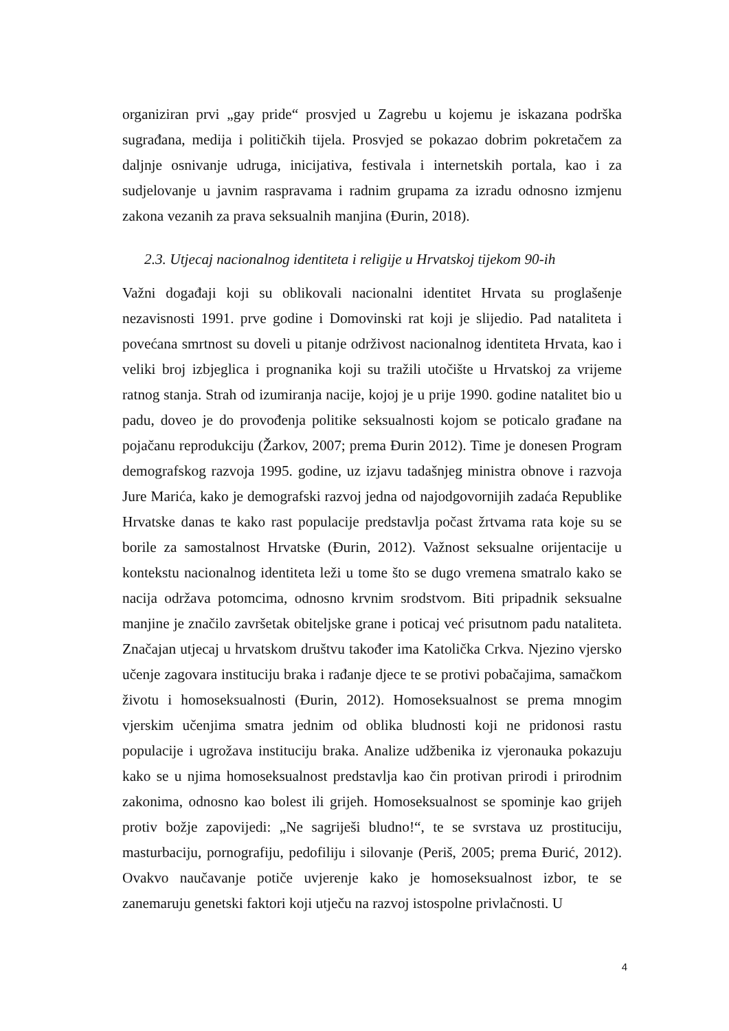organiziran prvi „gay pride“ prosvjed u Zagrebu u kojemu je iskazana podrška sugrađana, medija i političkih tijela. Prosvjed se pokazao dobrim pokretačem za daljnje osnivanje udruga, inicijativa, festivala i internetskih portala, kao i za sudjelovanje u javnim raspravama i radnim grupama za izradu odnosno izmjenu zakona vezanih za prava seksualnih manjina (Đurin, 2018).
2.3. Utjecaj nacionalnog identiteta i religije u Hrvatskoj tijekom 90-ih
Važni događaji koji su oblikovali nacionalni identitet Hrvata su proglašenje nezavisnosti 1991. prve godine i Domovinski rat koji je slijedio. Pad nataliteta i povećana smrtnost su doveli u pitanje održivost nacionalnog identiteta Hrvata, kao i veliki broj izbjeglica i prognanika koji su tražili utočište u Hrvatskoj za vrijeme ratnog stanja. Strah od izumiranja nacije, kojoj je u prije 1990. godine natalitet bio u padu, doveo je do provođenja politike seksualnosti kojom se poticalo građane na pojačanu reprodukciju (Žarkov, 2007; prema Đurin 2012). Time je donesen Program demografskog razvoja 1995. godine, uz izjavu tadašnjeg ministra obnove i razvoja Jure Marića, kako je demografski razvoj jedna od najodgovornijih zadaća Republike Hrvatske danas te kako rast populacije predstavlja počast žrtvama rata koje su se borile za samostalnost Hrvatske (Đurin, 2012). Važnost seksualne orijentacije u kontekstu nacionalnog identiteta leži u tome što se dugo vremena smatralo kako se nacija održava potomcima, odnosno krvnim srodstvom. Biti pripadnik seksualne manjine je značilo završetak obiteljske grane i poticaj već prisutnom padu nataliteta. Značajan utjecaj u hrvatskom društvu također ima Katolička Crkva. Njezino vjersko učenje zagovara instituciju braka i rađanje djece te se protivi pobačajima, samačkom životu i homoseksualnosti (Đurin, 2012). Homoseksualnost se prema mnogim vjerskim učenjima smatra jednim od oblika bludnosti koji ne pridonosi rastu populacije i ugrožava instituciju braka. Analize udžbenika iz vjeronauka pokazuju kako se u njima homoseksualnost predstavlja kao čin protivan prirodi i prirodnim zakonima, odnosno kao bolest ili grijeh. Homoseksualnost se spominje kao grijeh protiv božje zapovijedi: „Ne sagriješi bludno!“, te se svrstava uz prostituciju, masturbaciju, pornografiju, pedofiliju i silovanje (Periš, 2005; prema Đurić, 2012). Ovakvo naučavanje potiče uvjerenje kako je homoseksualnost izbor, te se zanemaruju genetski faktori koji utječu na razvoj istospolne privlačnosti. U
4